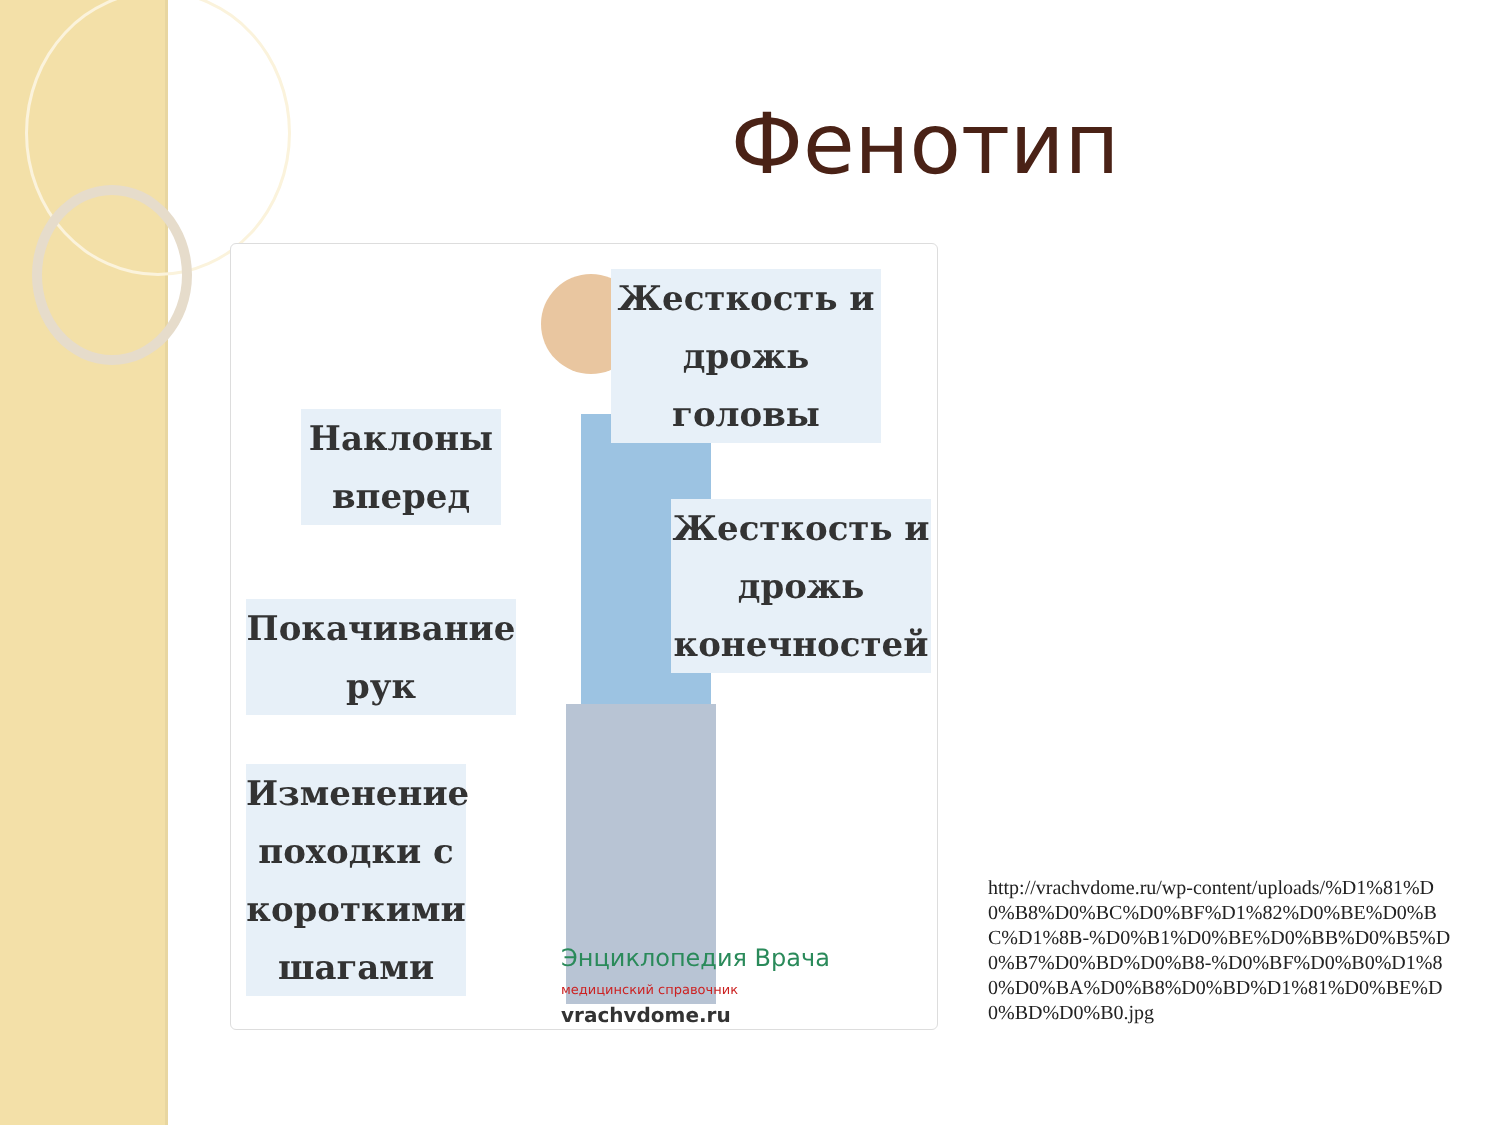Фенотип
Жесткость и
дрожь головы
Наклоны
вперед
Жесткость и
дрожь
конечностей
Покачивание
рук
Изменение
походки с
короткими
шагами
Энциклопедия Врача
медицинский справочник
vrachvdome.ru
http://vrachvdome.ru/wp-content/uploads/%D1%81%D0%B8%D0%BC%D0%BF%D1%82%D0%BE%D0%BC%D1%8B-%D0%B1%D0%BE%D0%BB%D0%B5%D0%B7%D0%BD%D0%B8-%D0%BF%D0%B0%D1%80%D0%BA%D0%B8%D0%BD%D1%81%D0%BE%D0%BD%D0%B0.jpg